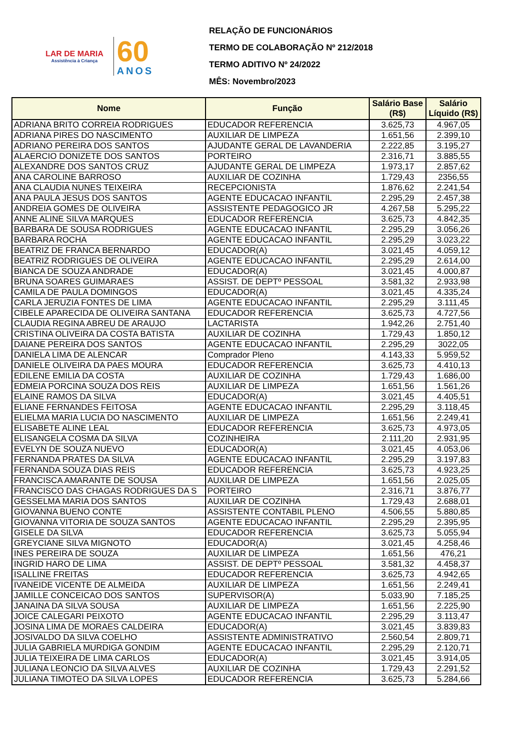LAR DE MARIA
Assistência à Criança
60
ANOS
RELAÇÃO DE FUNCIONÁRIOS
TERMO DE COLABORAÇÃO Nº 212/2018
TERMO ADITIVO Nº 24/2022
MÊS: Novembro/2023
| Nome | Função | Salário Base (R$) | Salário Líquido (R$) |
| --- | --- | --- | --- |
| ADRIANA BRITO CORREIA RODRIGUES | EDUCADOR REFERENCIA | 3.625,73 | 4.967,05 |
| ADRIANA PIRES DO NASCIMENTO | AUXILIAR DE LIMPEZA | 1.651,56 | 2.399,10 |
| ADRIANO PEREIRA DOS SANTOS | AJUDANTE GERAL DE LAVANDERIA | 2.222,85 | 3.195,27 |
| ALAERCIO DONIZETE DOS SANTOS | PORTEIRO | 2.316,71 | 3.885,55 |
| ALEXANDRE DOS SANTOS CRUZ | AJUDANTE GERAL DE LIMPEZA | 1.973,17 | 2.857,62 |
| ANA CAROLINE BARROSO | AUXILIAR DE COZINHA | 1.729,43 | 2356,55 |
| ANA CLAUDIA NUNES TEIXEIRA | RECEPCIONISTA | 1.876,62 | 2.241,54 |
| ANA PAULA JESUS DOS SANTOS | AGENTE EDUCACAO INFANTIL | 2.295,29 | 2.457,38 |
| ANDREIA GOMES DE OLIVEIRA | ASSISTENTE PEDAGOGICO JR | 4.267,58 | 5.295,22 |
| ANNE ALINE SILVA MARQUES | EDUCADOR REFERENCIA | 3.625,73 | 4.842,35 |
| BARBARA DE SOUSA RODRIGUES | AGENTE EDUCACAO INFANTIL | 2.295,29 | 3.056,26 |
| BARBARA ROCHA | AGENTE EDUCACAO INFANTIL | 2.295,29 | 3.023,22 |
| BEATRIZ DE FRANCA BERNARDO | EDUCADOR(A) | 3.021,45 | 4.059,12 |
| BEATRIZ RODRIGUES DE OLIVEIRA | AGENTE EDUCACAO INFANTIL | 2.295,29 | 2.614,00 |
| BIANCA DE SOUZA ANDRADE | EDUCADOR(A) | 3.021,45 | 4.000,87 |
| BRUNA SOARES GUIMARAES | ASSIST. DE DEPTº PESSOAL | 3.581,32 | 2.933,98 |
| CAMILA DE PAULA DOMINGOS | EDUCADOR(A) | 3.021,45 | 4.335,24 |
| CARLA JERUZIA FONTES DE LIMA | AGENTE EDUCACAO INFANTIL | 2.295,29 | 3.111,45 |
| CIBELE APARECIDA DE OLIVEIRA SANTANA | EDUCADOR REFERENCIA | 3.625,73 | 4.727,56 |
| CLAUDIA REGINA ABREU DE ARAUJO | LACTARISTA | 1.942,26 | 2.751,40 |
| CRISTINA OLIVEIRA DA COSTA BATISTA | AUXILIAR DE COZINHA | 1.729,43 | 1.850,12 |
| DAIANE PEREIRA DOS SANTOS | AGENTE EDUCACAO INFANTIL | 2.295,29 | 3022,05 |
| DANIELA LIMA DE ALENCAR | Comprador Pleno | 4.143,33 | 5.959,52 |
| DANIELE OLIVEIRA DA PAES MOURA | EDUCADOR REFERENCIA | 3.625,73 | 4.410,13 |
| EDILENE EMILIA DA COSTA | AUXILIAR DE COZINHA | 1.729,43 | 1.686,00 |
| EDMEIA PORCINA SOUZA DOS REIS | AUXILIAR DE LIMPEZA | 1.651,56 | 1.561,26 |
| ELAINE RAMOS DA SILVA | EDUCADOR(A) | 3.021,45 | 4.405,51 |
| ELIANE FERNANDES FEITOSA | AGENTE EDUCACAO INFANTIL | 2.295,29 | 3.118,45 |
| ELIELMA MARIA LUCIA DO NASCIMENTO | AUXILIAR DE LIMPEZA | 1.651,56 | 2.249,41 |
| ELISABETE ALINE LEAL | EDUCADOR REFERENCIA | 3.625,73 | 4.973,05 |
| ELISANGELA COSMA DA SILVA | COZINHEIRA | 2.111,20 | 2.931,95 |
| EVELYN DE SOUZA NUEVO | EDUCADOR(A) | 3.021,45 | 4.053,06 |
| FERNANDA PRATES DA SILVA | AGENTE EDUCACAO INFANTIL | 2.295,29 | 3.197,83 |
| FERNANDA SOUZA DIAS REIS | EDUCADOR REFERENCIA | 3.625,73 | 4.923,25 |
| FRANCISCA AMARANTE DE SOUSA | AUXILIAR DE LIMPEZA | 1.651,56 | 2.025,05 |
| FRANCISCO DAS CHAGAS RODRIGUES DA S | PORTEIRO | 2.316,71 | 3.876,77 |
| GESSELMA MARIA DOS SANTOS | AUXILIAR DE COZINHA | 1.729,43 | 2.688,01 |
| GIOVANNA BUENO CONTE | ASSISTENTE CONTABIL PLENO | 4.506,55 | 5.880,85 |
| GIOVANNA VITORIA DE SOUZA SANTOS | AGENTE EDUCACAO INFANTIL | 2.295,29 | 2.395,95 |
| GISELE DA SILVA | EDUCADOR REFERENCIA | 3.625,73 | 5.055,94 |
| GREYCIANE SILVA MIGNOTO | EDUCADOR(A) | 3.021,45 | 4.258,46 |
| INES PEREIRA DE SOUZA | AUXILIAR DE LIMPEZA | 1.651,56 | 476,21 |
| INGRID HARO DE LIMA | ASSIST. DE DEPTº PESSOAL | 3.581,32 | 4.458,37 |
| ISALLINE FREITAS | EDUCADOR REFERENCIA | 3.625,73 | 4.942,65 |
| IVANEIDE VICENTE DE ALMEIDA | AUXILIAR DE LIMPEZA | 1.651,56 | 2.249,41 |
| JAMILLE CONCEICAO DOS SANTOS | SUPERVISOR(A) | 5.033,90 | 7.185,25 |
| JANAINA DA SILVA SOUSA | AUXILIAR DE LIMPEZA | 1.651,56 | 2.225,90 |
| JOICE CALEGARI PEIXOTO | AGENTE EDUCACAO INFANTIL | 2.295,29 | 3.113,47 |
| JOSINA LIMA DE MORAES CALDEIRA | EDUCADOR(A) | 3.021,45 | 3.839,83 |
| JOSIVALDO DA SILVA COELHO | ASSISTENTE ADMINISTRATIVO | 2.560,54 | 2.809,71 |
| JULIA GABRIELA MURDIGA GONDIM | AGENTE EDUCACAO INFANTIL | 2.295,29 | 2.120,71 |
| JULIA TEIXEIRA DE LIMA CARLOS | EDUCADOR(A) | 3.021,45 | 3.914,05 |
| JULIANA LEONCIO DA SILVA ALVES | AUXILIAR DE COZINHA | 1.729,43 | 2.291,52 |
| JULIANA TIMOTEO DA SILVA LOPES | EDUCADOR REFERENCIA | 3.625,73 | 5.284,66 |